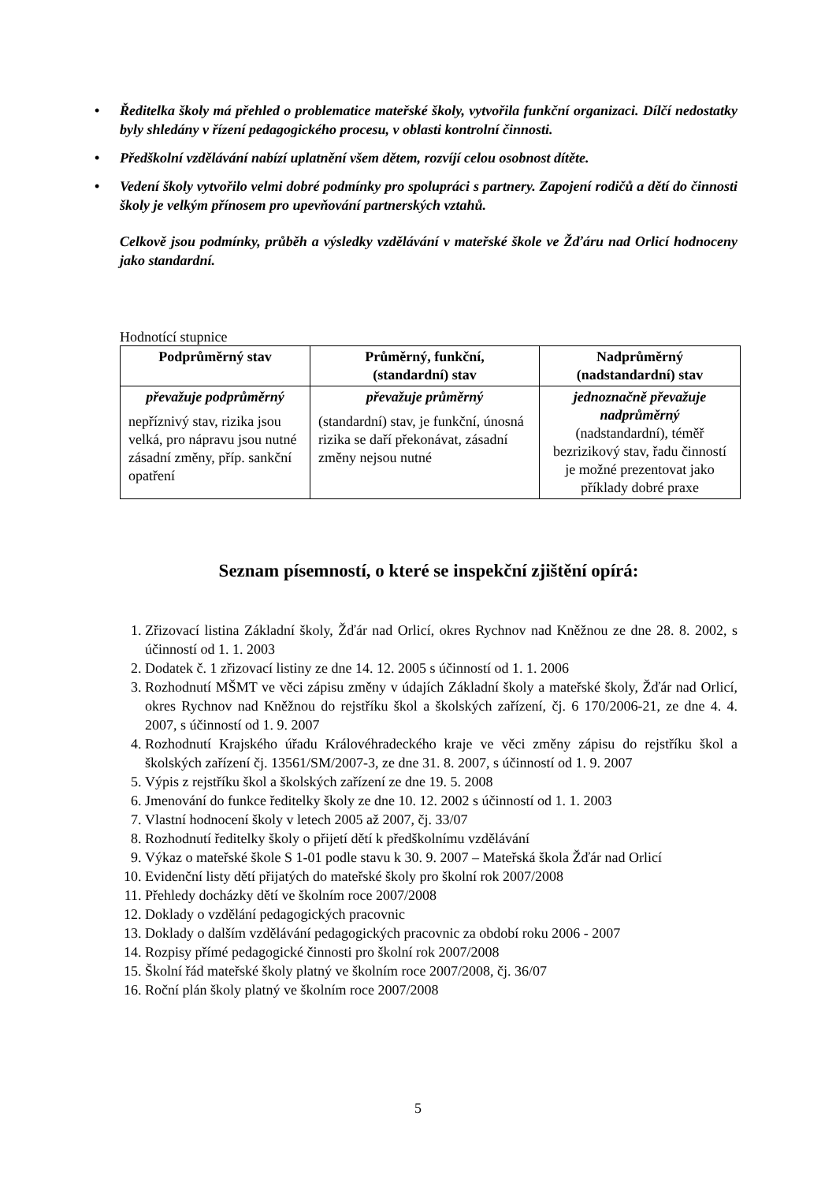• Ředitelka školy má přehled o problematice mateřské školy, vytvořila funkční organizaci. Dílčí nedostatky byly shledány v řízení pedagogického procesu, v oblasti kontrolní činnosti.
• Předškolní vzdělávání nabízí uplatnění všem dětem, rozvíjí celou osobnost dítěte.
• Vedení školy vytvořilo velmi dobré podmínky pro spolupráci s partnery. Zapojení rodičů a dětí do činnosti školy je velkým přínosem pro upevňování partnerských vztahů.
Celkově jsou podmínky, průběh a výsledky vzdělávání v mateřské škole ve Žďáru nad Orlicí hodnoceny jako standardní.
Hodnotící stupnice
| Podprůměrný stav | Průměrný, funkční, (standardní) stav | Nadprůměrný (nadstandardní) stav |
| --- | --- | --- |
| převažuje podprůměrný nepříznivý stav, rizika jsou velká, pro nápravu jsou nutné zásadní změny, příp. sankční opatření | převažuje průměrný (standardní) stav, je funkční, únosná rizika se daří překonávat, zásadní změny nejsou nutné | jednoznačně převažuje nadprůměrný (nadstandardní), téměř bezrizikový stav, řadu činností je možné prezentovat jako příklady dobré praxe |
Seznam písemností, o které se inspekční zjištění opírá:
1. Zřizovací listina Základní školy, Žďár nad Orlicí, okres Rychnov nad Kněžnou ze dne 28. 8. 2002, s účinností od 1. 1. 2003
2. Dodatek č. 1 zřizovací listiny ze dne 14. 12. 2005 s účinností od 1. 1. 2006
3. Rozhodnutí MŠMT ve věci zápisu změny v údajích Základní školy a mateřské školy, Žďár nad Orlicí, okres Rychnov nad Kněžnou do rejstříku škol a školských zařízení, čj. 6 170/2006-21, ze dne 4. 4. 2007, s účinností od 1. 9. 2007
4. Rozhodnutí Krajského úřadu Královéhradeckého kraje ve věci změny zápisu do rejstříku škol a školských zařízení čj. 13561/SM/2007-3, ze dne 31. 8. 2007, s účinností od 1. 9. 2007
5. Výpis z rejstříku škol a školských zařízení ze dne 19. 5. 2008
6. Jmenování do funkce ředitelky školy ze dne 10. 12. 2002 s účinností od 1. 1. 2003
7. Vlastní hodnocení školy v letech 2005 až 2007, čj. 33/07
8. Rozhodnutí ředitelky školy o přijetí dětí k předškolnímu vzdělávání
9. Výkaz o mateřské škole S 1-01 podle stavu k 30. 9. 2007 – Mateřská škola Žďár nad Orlicí
10. Evidenční listy dětí přijatých do mateřské školy pro školní rok 2007/2008
11. Přehledy docházky dětí ve školním roce 2007/2008
12. Doklady o vzdělání pedagogických pracovnic
13. Doklady o dalším vzdělávání pedagogických pracovnic za období roku 2006 - 2007
14. Rozpisy přímé pedagogické činnosti pro školní rok 2007/2008
15. Školní řád mateřské školy platný ve školním roce 2007/2008, čj. 36/07
16. Roční plán školy platný ve školním roce 2007/2008
5